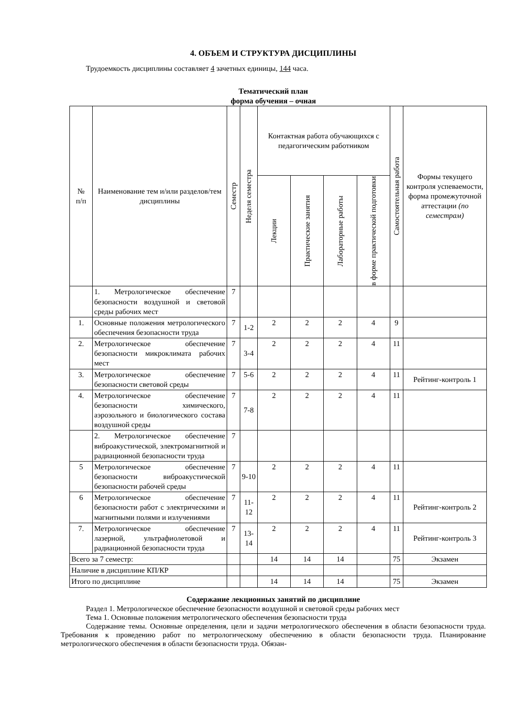4. ОБЪЕМ И СТРУКТУРА ДИСЦИПЛИНЫ
Трудоемкость дисциплины составляет 4 зачетных единицы, 144 часа.
Тематический план
форма обучения – очная
| № п/п | Наименование тем и/или разделов/тем дисциплины | Семестр | Неделя семестра | Контактная работа обучающихся с педагогическим работником | | | | Самостоятельная работа | Формы текущего контроля успеваемости, форма промежуточной аттестации (по семестрам) |
| --- | --- | --- | --- | --- | --- | --- | --- | --- | --- |
| | | | | Лекции | Практические занятия | Лабораторные работы | в форме практической подготовки | | |
| | 1. Метрологическое обеспечение безопасности воздушной и световой среды рабочих мест | 7 | | | | | | | |
| 1. | Основные положения метрологического обеспечения безопасности труда | 7 | 1-2 | 2 | 2 | 2 | 4 | 9 | |
| 2. | Метрологическое обеспечение безопасности микроклимата рабочих мест | 7 | 3-4 | 2 | 2 | 2 | 4 | 11 | |
| 3. | Метрологическое обеспечение безопасности световой среды | 7 | 5-6 | 2 | 2 | 2 | 4 | 11 | Рейтинг-контроль 1 |
| 4. | Метрологическое обеспечение безопасности химического, аэрозольного и биологического состава воздушной среды | 7 | 7-8 | 2 | 2 | 2 | 4 | 11 | |
| | 2. Метрологическое обеспечение виброакустической, электромагнитной и радиационной безопасности труда | 7 | | | | | | | |
| 5 | Метрологическое обеспечение безопасности виброакустической безопасности рабочей среды | 7 | 9-10 | 2 | 2 | 2 | 4 | 11 | |
| 6 | Метрологическое обеспечение безопасности работ с электрическими и магнитными полями и излучениями | 7 | 11-12 | 2 | 2 | 2 | 4 | 11 | Рейтинг-контроль 2 |
| 7. | Метрологическое обеспечение лазерной, ультрафиолетовой и радиационной безопасности труда | 7 | 13-14 | 2 | 2 | 2 | 4 | 11 | Рейтинг-контроль 3 |
| Всего за 7 семестр: | | | | 14 | 14 | 14 | | 75 | Экзамен |
| Наличие в дисциплине КП/КР | | | | | | | | | |
| Итого по дисциплине | | | | 14 | 14 | 14 | | 75 | Экзамен |
Содержание лекционных занятий по дисциплине
Раздел 1. Метрологическое обеспечение безопасности воздушной и световой среды рабочих мест
Тема 1. Основные положения метрологического обеспечения безопасности труда
Содержание темы. Основные определения, цели и задачи метрологического обеспечения в области безопасности труда. Требования к проведению работ по метрологическому обеспечению в области безопасности труда. Планирование метрологического обеспечения в области безопасности труда. Обязан-